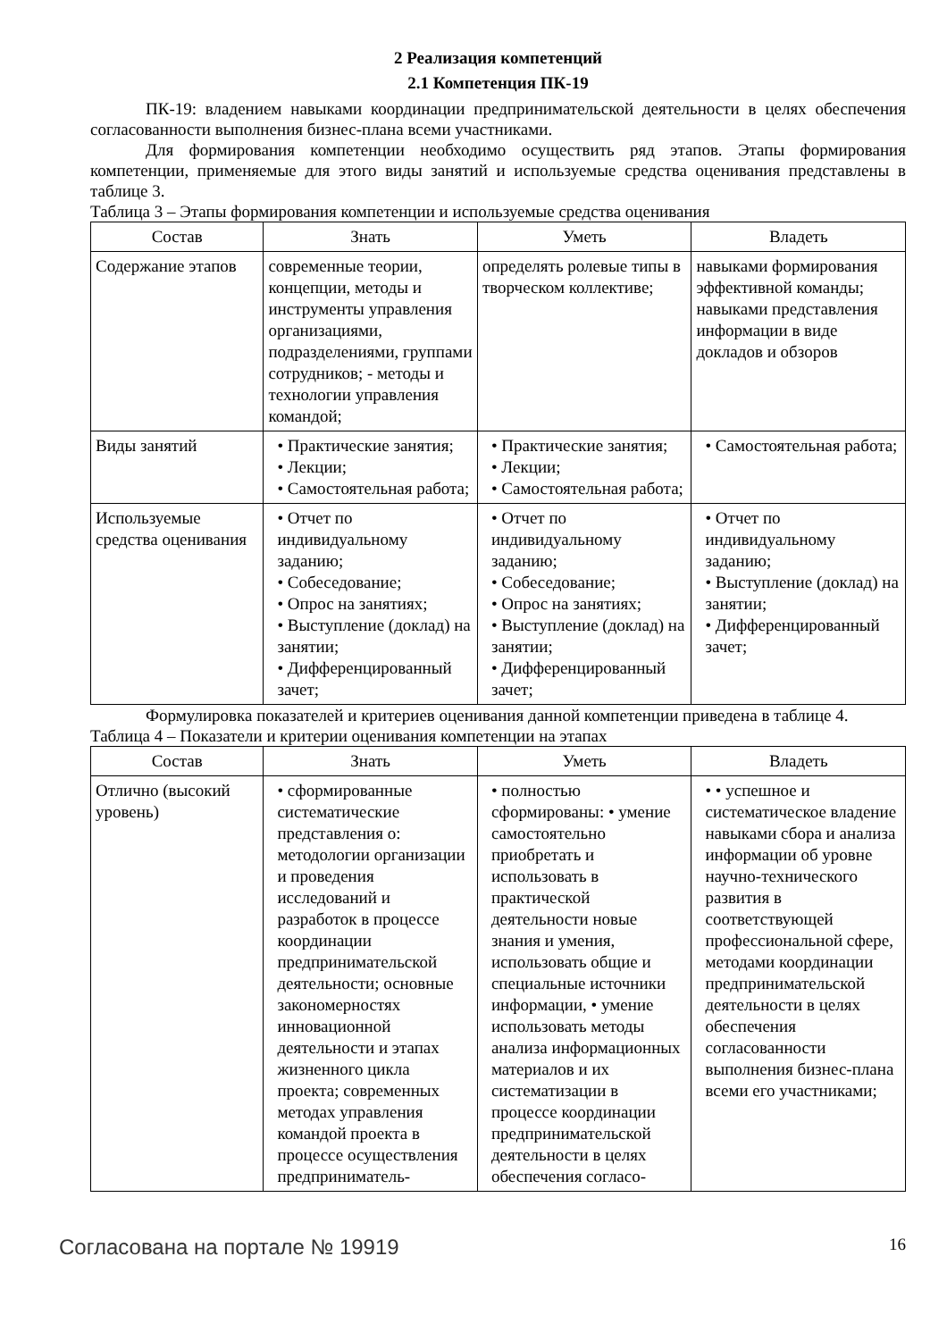2 Реализация компетенций
2.1 Компетенция ПК-19
ПК-19: владением навыками координации предпринимательской деятельности в целях обеспечения согласованности выполнения бизнес-плана всеми участниками.
Для формирования компетенции необходимо осуществить ряд этапов. Этапы формирования компетенции, применяемые для этого виды занятий и используемые средства оценивания представлены в таблице 3.
Таблица 3 – Этапы формирования компетенции и используемые средства оценивания
| Состав | Знать | Уметь | Владеть |
| --- | --- | --- | --- |
| Содержание этапов | современные теории, концепции, методы и инструменты управления организациями, подразделениями, группами сотрудников; - методы и технологии управления командой; | определять ролевые типы в творческом коллективе; | навыками формирования эффективной команды; навыками представления информации в виде докладов и обзоров |
| Виды занятий | • Практические занятия; • Лекции; • Самостоятельная работа; | • Практические занятия; • Лекции; • Самостоятельная работа; | • Самостоятельная работа; |
| Используемые средства оценивания | • Отчет по индивидуальному заданию; • Собеседование; • Опрос на занятиях; • Выступление (доклад) на занятии; • Дифференцированный зачет; | • Отчет по индивидуальному заданию; • Собеседование; • Опрос на занятиях; • Выступление (доклад) на занятии; • Дифференцированный зачет; | • Отчет по индивидуальному заданию; • Выступление (доклад) на занятии; • Дифференцированный зачет; |
Формулировка показателей и критериев оценивания данной компетенции приведена в таблице 4.
Таблица 4 – Показатели и критерии оценивания компетенции на этапах
| Состав | Знать | Уметь | Владеть |
| --- | --- | --- | --- |
| Отлично (высокий уровень) | • сформированные систематические представления о: методологии организации и проведения исследований и разработок в процессе координации предпринимательской деятельности; основные закономерностях инновационной деятельности и этапах жизненного цикла проекта; современных методах управления командой проекта в процессе осуществления предприниматель- | • полностью сформированы: • умение самостоятельно приобретать и использовать в практической деятельности новые знания и умения, использовать общие и специальные источники информации, • умение использовать методы анализа информационных материалов и их систематизации в процессе координации предпринимательской деятельности в целях обеспечения согласо- | • • успешное и систематическое владение навыками сбора и анализа информации об уровне научно-технического развития в соответствующей профессиональной сфере, методами координации предпринимательской деятельности в целях обеспечения согласованности выполнения бизнес-плана всеми его участниками; |
Согласована на портале № 19919 16